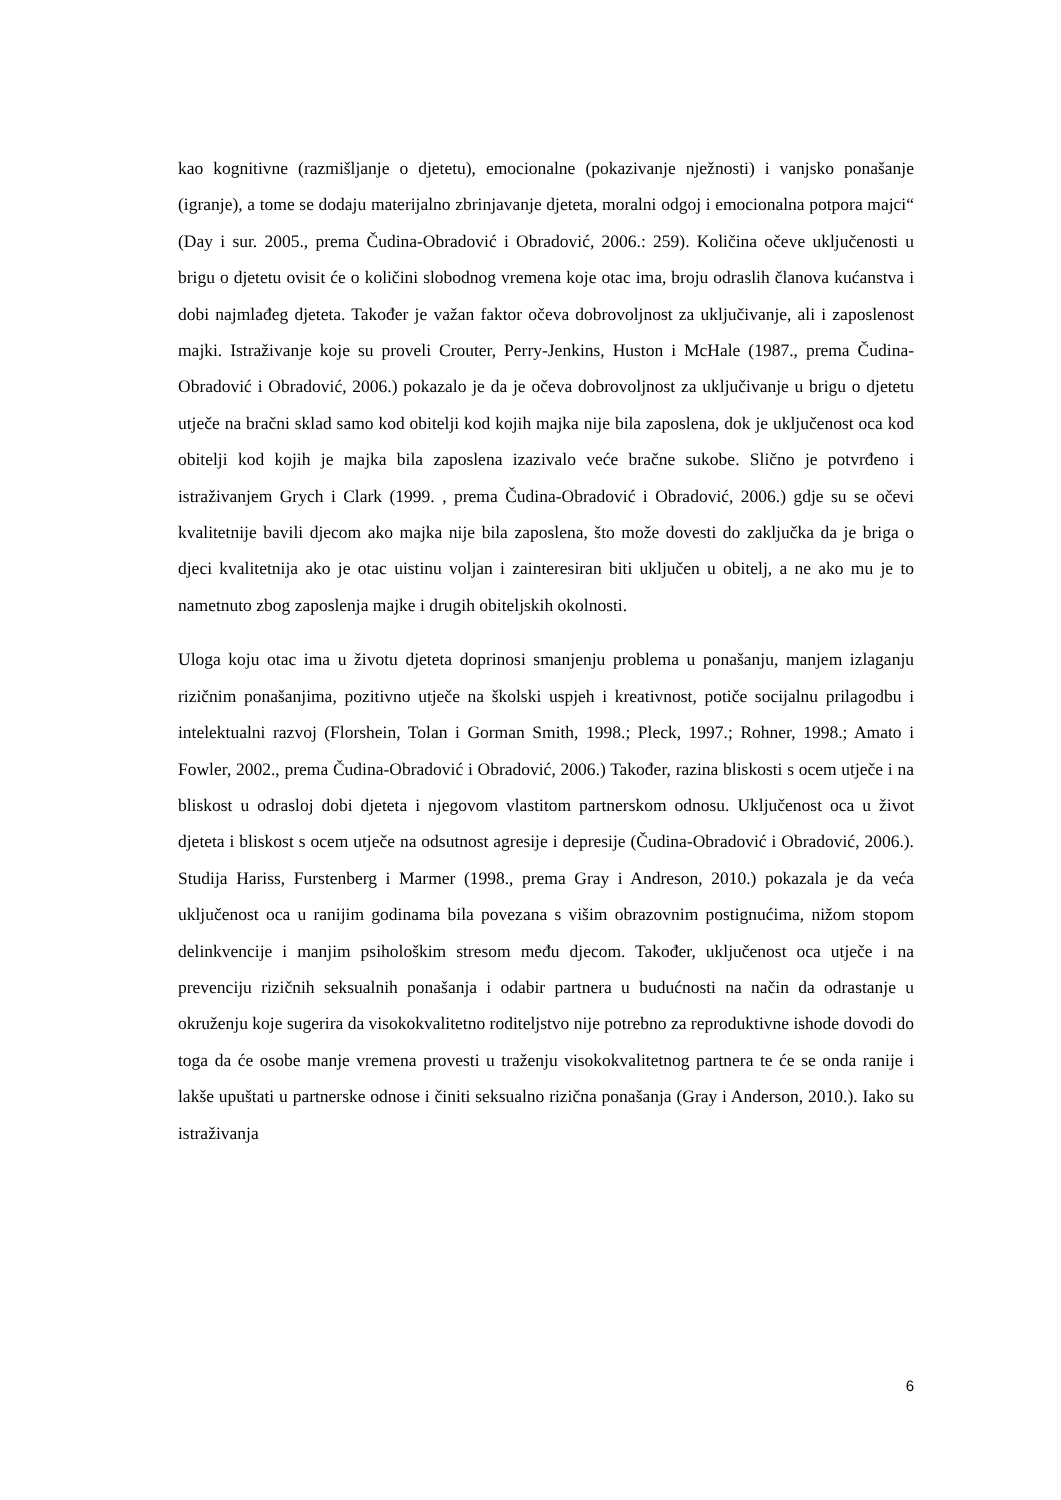kao kognitivne (razmišljanje o djetetu), emocionalne (pokazivanje nježnosti) i vanjsko ponašanje (igranje), a tome se dodaju materijalno zbrinjavanje djeteta, moralni odgoj i emocionalna potpora majci“ (Day i sur. 2005., prema Čudina-Obradović i Obradović, 2006.: 259). Količina očeve uključenosti u brigu o djetetu ovisit će o količini slobodnog vremena koje otac ima, broju odraslih članova kućanstva i dobi najmlađeg djeteta. Također je važan faktor očeva dobrovoljnost za uključivanje, ali i zaposlenost majki. Istraživanje koje su proveli Crouter, Perry-Jenkins, Huston i McHale (1987., prema Čudina-Obradović i Obradović, 2006.) pokazalo je da je očeva dobrovoljnost za uključivanje u brigu o djetetu utječe na bračni sklad samo kod obitelji kod kojih majka nije bila zaposlena, dok je uključenost oca kod obitelji kod kojih je majka bila zaposlena izazivalo veće bračne sukobe. Slično je potvrđeno i istraživanjem Grych i Clark (1999. , prema Čudina-Obradović i Obradović, 2006.) gdje su se očevi kvalitetnije bavili djecom ako majka nije bila zaposlena, što može dovesti do zaključka da je briga o djeci kvalitetnija ako je otac uistinu voljan i zainteresiran biti uključen u obitelj, a ne ako mu je to nametnuto zbog zaposlenja majke i drugih obiteljskih okolnosti.
Uloga koju otac ima u životu djeteta doprinosi smanjenju problema u ponašanju, manjem izlaganju rizičnim ponašanjima, pozitivno utječe na školski uspjeh i kreativnost, potiče socijalnu prilagodbu i intelektualni razvoj (Florshein, Tolan i Gorman Smith, 1998.; Pleck, 1997.; Rohner, 1998.; Amato i Fowler, 2002., prema Čudina-Obradović i Obradović, 2006.) Također, razina bliskosti s ocem utječe i na bliskost u odrasloj dobi djeteta i njegovom vlastitom partnerskom odnosu. Uključenost oca u život djeteta i bliskost s ocem utječe na odsutnost agresije i depresije (Čudina-Obradović i Obradović, 2006.). Studija Hariss, Furstenberg i Marmer (1998., prema Gray i Andreson, 2010.) pokazala je da veća uključenost oca u ranijim godinama bila povezana s višim obrazovnim postignućima, nižom stopom delinkvencije i manjim psihološkim stresom među djecom. Također, uključenost oca utječe i na prevenciju rizičnih seksualnih ponašanja i odabir partnera u budućnosti na način da odrastanje u okruženju koje sugerira da visokokvalitetno roditeljstvo nije potrebno za reproduktivne ishode dovodi do toga da će osobe manje vremena provesti u traženju visokokvalitetnog partnera te će se onda ranije i lakše upuštati u partnerske odnose i činiti seksualno rizična ponašanja (Gray i Anderson, 2010.). Iako su istraživanja
6